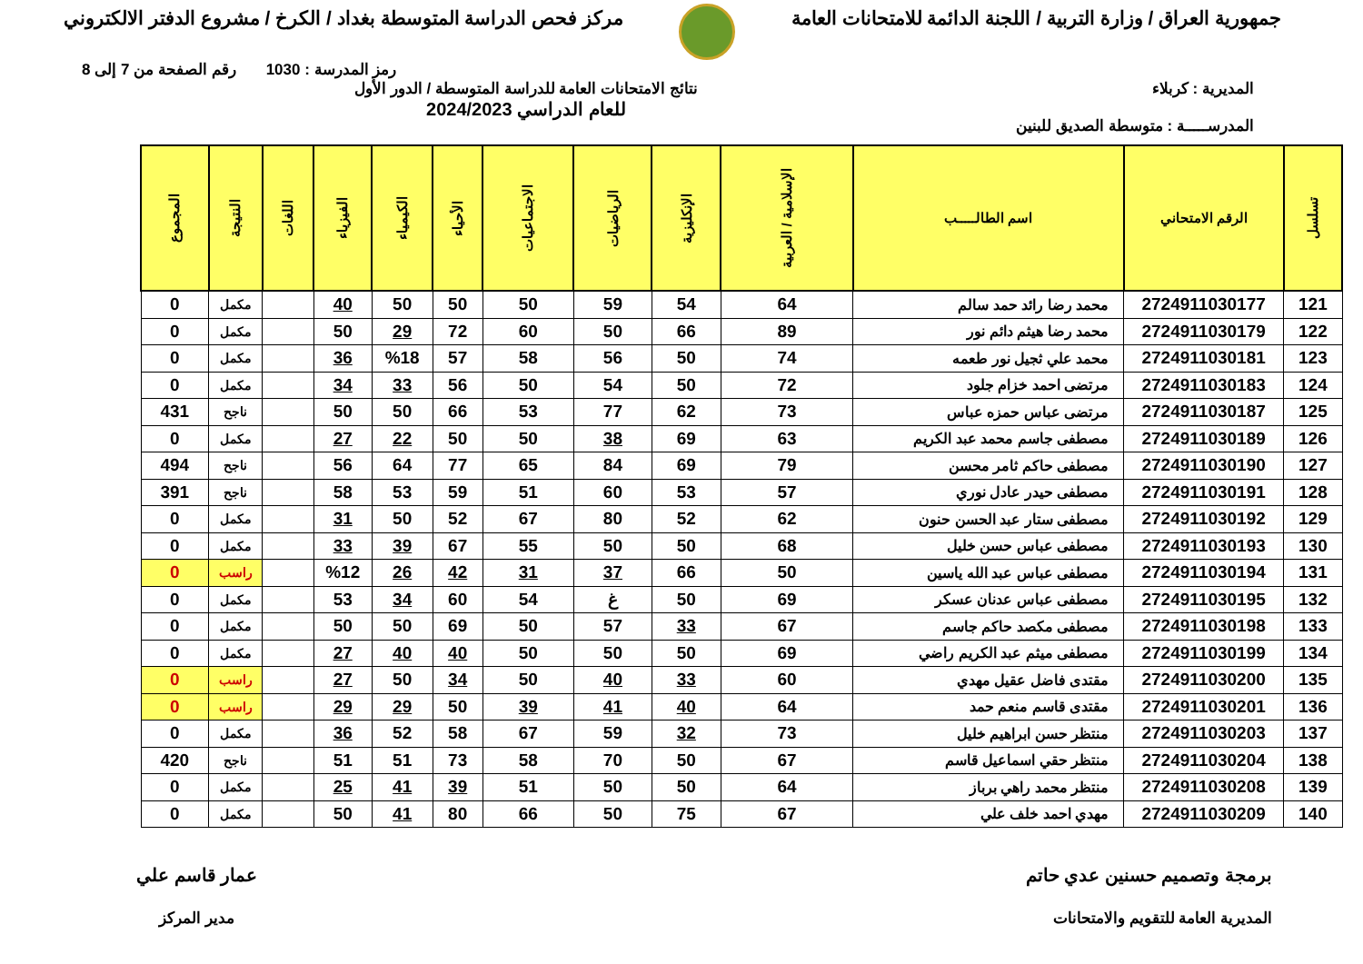جمهورية العراق / وزارة التربية / اللجنة الدائمة للامتحانات العامة
مركز فحص الدراسة المتوسطة بغداد / الكرخ / مشروع الدفتر الالكتروني
رمز المدرسة : 1030 رقم الصفحة من 7 إلى 8
المديرية : كربلاء
المدرســـــة : متوسطة الصديق للبنين
نتائج الامتحانات العامة للدراسة المتوسطة / الدور الأول
للعام الدراسي 2024/2023
| تسلسل | الرقم الامتحاني | اسم الطالـــــب | الإسلامية / العربية | الإنكليزية | الرياضيات | الاجتماعيات | الأحياء | الكيمياء | الفيزياء | اللغات | النتيجة | المجموع |
| --- | --- | --- | --- | --- | --- | --- | --- | --- | --- | --- | --- | --- |
| 121 | 2724911030177 | محمد رضا رائد حمد سالم | 64 | 54 | 59 | 50 | 50 | 50 | 40 | | مكمل | 0 |
| 122 | 2724911030179 | محمد رضا هيثم دائم نور | 89 | 66 | 50 | 60 | 72 | 29 | 50 | | مكمل | 0 |
| 123 | 2724911030181 | محمد علي ثجيل نور طعمه | 74 | 50 | 56 | 58 | 57 | %18 | 36 | | مكمل | 0 |
| 124 | 2724911030183 | مرتضى احمد خزام جلود | 72 | 50 | 54 | 50 | 56 | 33 | 34 | | مكمل | 0 |
| 125 | 2724911030187 | مرتضى عباس حمزه عباس | 73 | 62 | 77 | 53 | 66 | 50 | 50 | | ناجح | 431 |
| 126 | 2724911030189 | مصطفى جاسم محمد عبد الكريم | 63 | 69 | 38 | 50 | 50 | 22 | 27 | | مكمل | 0 |
| 127 | 2724911030190 | مصطفى حاكم ثامر محسن | 79 | 69 | 84 | 65 | 77 | 64 | 56 | | ناجح | 494 |
| 128 | 2724911030191 | مصطفى حيدر عادل نوري | 57 | 53 | 60 | 51 | 59 | 53 | 58 | | ناجح | 391 |
| 129 | 2724911030192 | مصطفى ستار عبد الحسن حنون | 62 | 52 | 80 | 67 | 52 | 50 | 31 | | مكمل | 0 |
| 130 | 2724911030193 | مصطفى عباس حسن خليل | 68 | 50 | 50 | 55 | 67 | 39 | 33 | | مكمل | 0 |
| 131 | 2724911030194 | مصطفى عباس عبد الله ياسين | 50 | 66 | 37 | 31 | 42 | 26 | %12 | | راسب | 0 |
| 132 | 2724911030195 | مصطفى عباس عدنان عسكر | 69 | 50 | غ | 54 | 60 | 34 | 53 | | مكمل | 0 |
| 133 | 2724911030198 | مصطفى مكصد حاكم جاسم | 67 | 33 | 57 | 50 | 69 | 50 | 50 | | مكمل | 0 |
| 134 | 2724911030199 | مصطفى ميثم عبد الكريم راضي | 69 | 50 | 50 | 50 | 40 | 40 | 27 | | مكمل | 0 |
| 135 | 2724911030200 | مقتدى فاضل عقيل مهدي | 60 | 33 | 40 | 50 | 34 | 50 | 27 | | راسب | 0 |
| 136 | 2724911030201 | مقتدى قاسم منعم حمد | 64 | 40 | 41 | 39 | 50 | 29 | 29 | | راسب | 0 |
| 137 | 2724911030203 | منتظر حسن ابراهيم خليل | 73 | 32 | 59 | 67 | 58 | 52 | 36 | | مكمل | 0 |
| 138 | 2724911030204 | منتظر حقي اسماعيل قاسم | 67 | 50 | 70 | 58 | 73 | 51 | 51 | | ناجح | 420 |
| 139 | 2724911030208 | منتظر محمد راهي برباز | 64 | 50 | 50 | 51 | 39 | 41 | 25 | | مكمل | 0 |
| 140 | 2724911030209 | مهدي احمد خلف علي | 67 | 75 | 50 | 66 | 80 | 41 | 50 | | مكمل | 0 |
برمجة وتصميم حسنين عدي حاتم
المديرية العامة للتقويم والامتحانات
عمار قاسم علي
مدير المركز